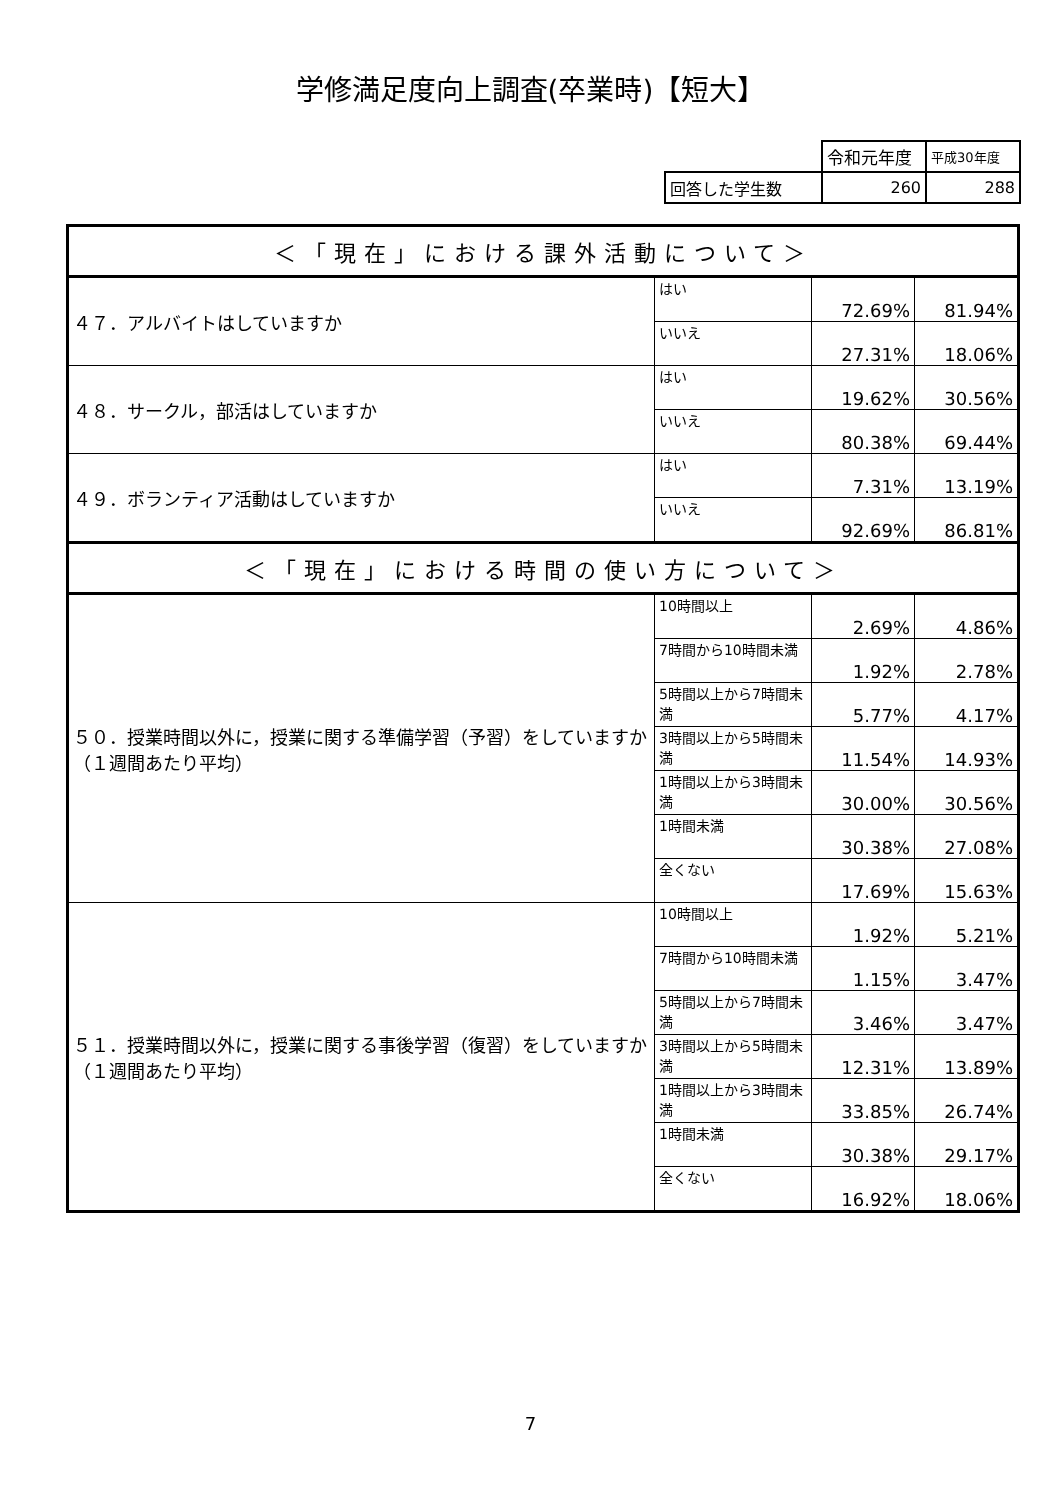学修満足度向上調査(卒業時)【短大】
| | 令和元年度 | 平成30年度 |
| 回答した学生数 | 260 | 288 |
| ＜「現在」における課外活動について＞ | | | |
| ４７．アルバイトはしていますか | はい | 72.69% | 81.94% |
| | いいえ | 27.31% | 18.06% |
| ４８．サークル，部活はしていますか | はい | 19.62% | 30.56% |
| | いいえ | 80.38% | 69.44% |
| ４９．ボランティア活動はしていますか | はい | 7.31% | 13.19% |
| | いいえ | 92.69% | 86.81% |
| ＜「現在」における時間の使い方について＞ | | | |
| ５０．授業時間以外に，授業に関する準備学習（予習）をしていますか（１週間あたり平均） | 10時間以上 | 2.69% | 4.86% |
| | 7時間から10時間未満 | 1.92% | 2.78% |
| | 5時間以上から7時間未満 | 5.77% | 4.17% |
| | 3時間以上から5時間未満 | 11.54% | 14.93% |
| | 1時間以上から3時間未満 | 30.00% | 30.56% |
| | 1時間未満 | 30.38% | 27.08% |
| | 全くない | 17.69% | 15.63% |
| ５１．授業時間以外に，授業に関する事後学習（復習）をしていますか（１週間あたり平均） | 10時間以上 | 1.92% | 5.21% |
| | 7時間から10時間未満 | 1.15% | 3.47% |
| | 5時間以上から7時間未満 | 3.46% | 3.47% |
| | 3時間以上から5時間未満 | 12.31% | 13.89% |
| | 1時間以上から3時間未満 | 33.85% | 26.74% |
| | 1時間未満 | 30.38% | 29.17% |
| | 全くない | 16.92% | 18.06% |
7